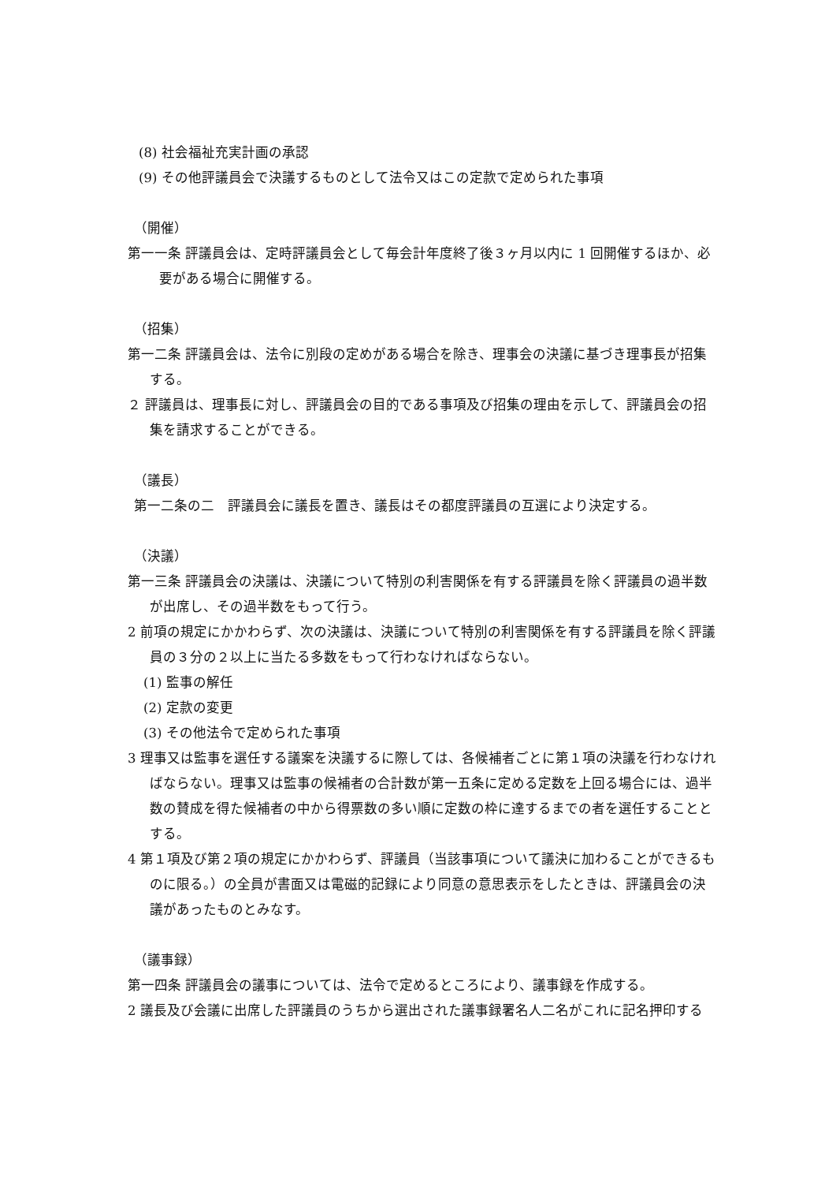(8) 社会福祉充実計画の承認
(9) その他評議員会で決議するものとして法令又はこの定款で定められた事項
（開催）
第一一条 評議員会は、定時評議員会として毎会計年度終了後３ヶ月以内に 1 回開催するほか、必要がある場合に開催する。
（招集）
第一二条 評議員会は、法令に別段の定めがある場合を除き、理事会の決議に基づき理事長が招集する。
２ 評議員は、理事長に対し、評議員会の目的である事項及び招集の理由を示して、評議員会の招集を請求することができる。
（議長）
第一二条の二　評議員会に議長を置き、議長はその都度評議員の互選により決定する。
（決議）
第一三条 評議員会の決議は、決議について特別の利害関係を有する評議員を除く評議員の過半数が出席し、その過半数をもって行う。
2 前項の規定にかかわらず、次の決議は、決議について特別の利害関係を有する評議員を除く評議員の３分の２以上に当たる多数をもって行わなければならない。
(1) 監事の解任
(2) 定款の変更
(3) その他法令で定められた事項
3 理事又は監事を選任する議案を決議するに際しては、各候補者ごとに第１項の決議を行わなければならない。理事又は監事の候補者の合計数が第一五条に定める定数を上回る場合には、過半数の賛成を得た候補者の中から得票数の多い順に定数の枠に達するまでの者を選任することとする。
4 第１項及び第２項の規定にかかわらず、評議員（当該事項について議決に加わることができるものに限る。）の全員が書面又は電磁的記録により同意の意思表示をしたときは、評議員会の決議があったものとみなす。
（議事録）
第一四条 評議員会の議事については、法令で定めるところにより、議事録を作成する。
2 議長及び会議に出席した評議員のうちから選出された議事録署名人二名がこれに記名押印する